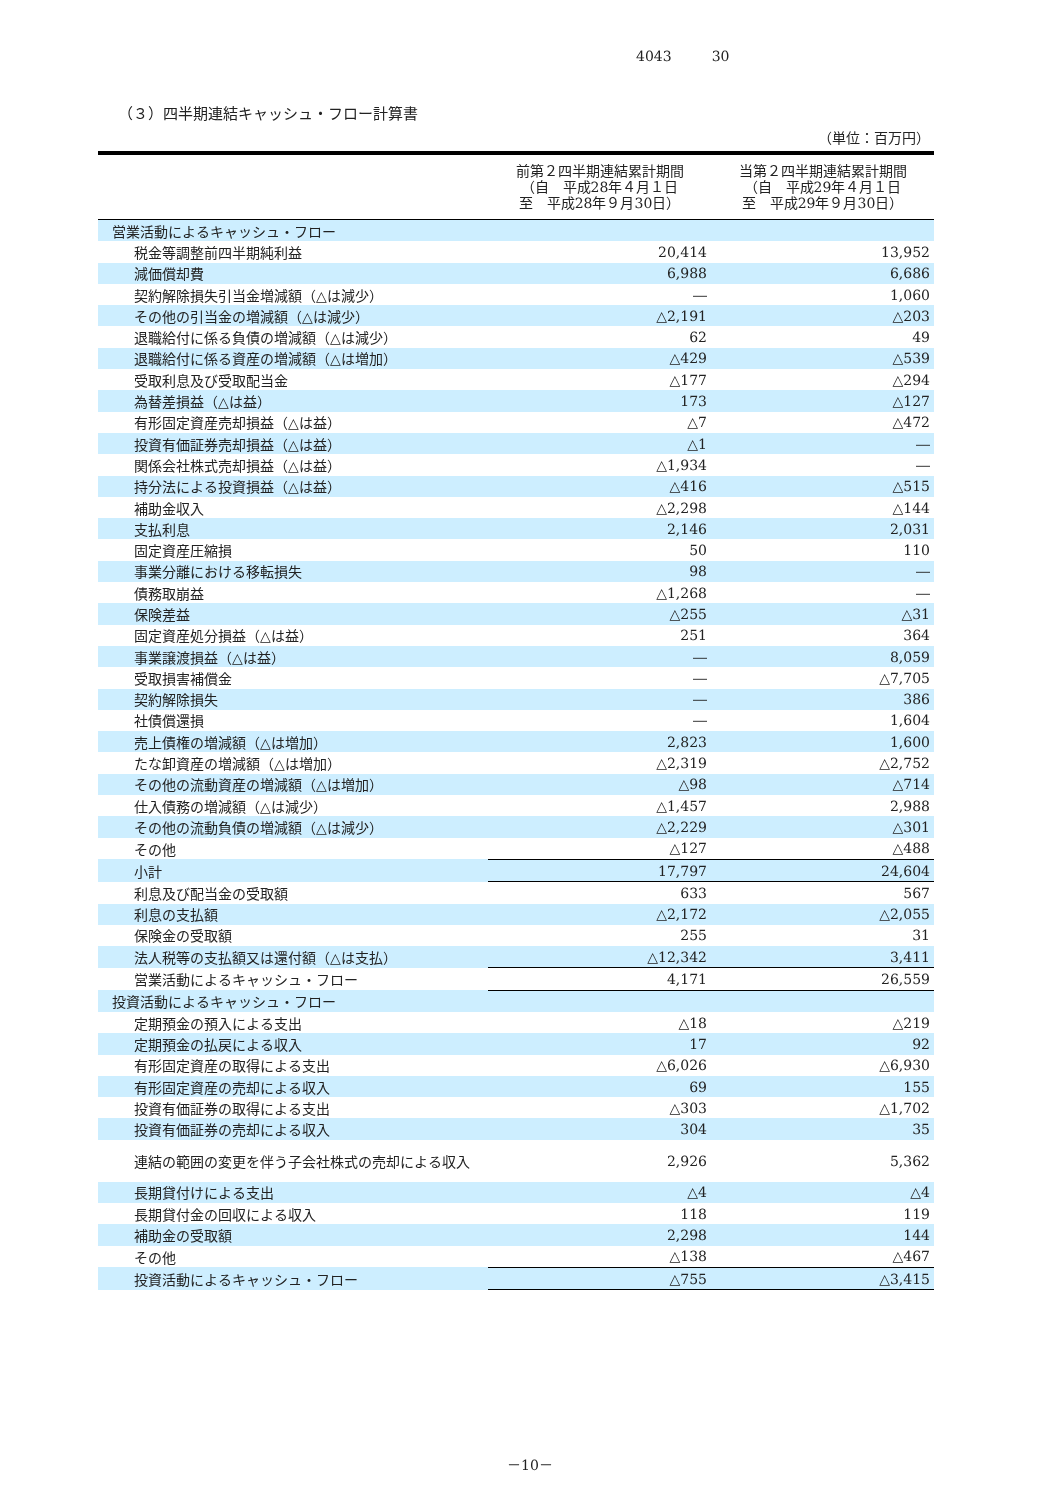4043 30
（３）四半期連結キャッシュ・フロー計算書
（単位：百万円）
| | 前第２四半期連結累計期間 （自 平成28年４月１日 至 平成28年９月30日） | 当第２四半期連結累計期間 （自 平成29年４月１日 至 平成29年９月30日） |
| --- | --- | --- |
| 営業活動によるキャッシュ・フロー | | |
| 税金等調整前四半期純利益 | 20,414 | 13,952 |
| 減価償却費 | 6,988 | 6,686 |
| 契約解除損失引当金増減額（△は減少） | ― | 1,060 |
| その他の引当金の増減額（△は減少） | △2,191 | △203 |
| 退職給付に係る負債の増減額（△は減少） | 62 | 49 |
| 退職給付に係る資産の増減額（△は増加） | △429 | △539 |
| 受取利息及び受取配当金 | △177 | △294 |
| 為替差損益（△は益） | 173 | △127 |
| 有形固定資産売却損益（△は益） | △7 | △472 |
| 投資有価証券売却損益（△は益） | △1 | ― |
| 関係会社株式売却損益（△は益） | △1,934 | ― |
| 持分法による投資損益（△は益） | △416 | △515 |
| 補助金収入 | △2,298 | △144 |
| 支払利息 | 2,146 | 2,031 |
| 固定資産圧縮損 | 50 | 110 |
| 事業分離における移転損失 | 98 | ― |
| 債務取崩益 | △1,268 | ― |
| 保険差益 | △255 | △31 |
| 固定資産処分損益（△は益） | 251 | 364 |
| 事業譲渡損益（△は益） | ― | 8,059 |
| 受取損害補償金 | ― | △7,705 |
| 契約解除損失 | ― | 386 |
| 社債償還損 | ― | 1,604 |
| 売上債権の増減額（△は増加） | 2,823 | 1,600 |
| たな卸資産の増減額（△は増加） | △2,319 | △2,752 |
| その他の流動資産の増減額（△は増加） | △98 | △714 |
| 仕入債務の増減額（△は減少） | △1,457 | 2,988 |
| その他の流動負債の増減額（△は減少） | △2,229 | △301 |
| その他 | △127 | △488 |
| 小計 | 17,797 | 24,604 |
| 利息及び配当金の受取額 | 633 | 567 |
| 利息の支払額 | △2,172 | △2,055 |
| 保険金の受取額 | 255 | 31 |
| 法人税等の支払額又は還付額（△は支払） | △12,342 | 3,411 |
| 営業活動によるキャッシュ・フロー | 4,171 | 26,559 |
| 投資活動によるキャッシュ・フロー | | |
| 定期預金の預入による支出 | △18 | △219 |
| 定期預金の払戻による収入 | 17 | 92 |
| 有形固定資産の取得による支出 | △6,026 | △6,930 |
| 有形固定資産の売却による収入 | 69 | 155 |
| 投資有価証券の取得による支出 | △303 | △1,702 |
| 投資有価証券の売却による収入 | 304 | 35 |
| 連結の範囲の変更を伴う子会社株式の売却による収入 | 2,926 | 5,362 |
| 長期貸付けによる支出 | △4 | △4 |
| 長期貸付金の回収による収入 | 118 | 119 |
| 補助金の受取額 | 2,298 | 144 |
| その他 | △138 | △467 |
| 投資活動によるキャッシュ・フロー | △755 | △3,415 |
－10－